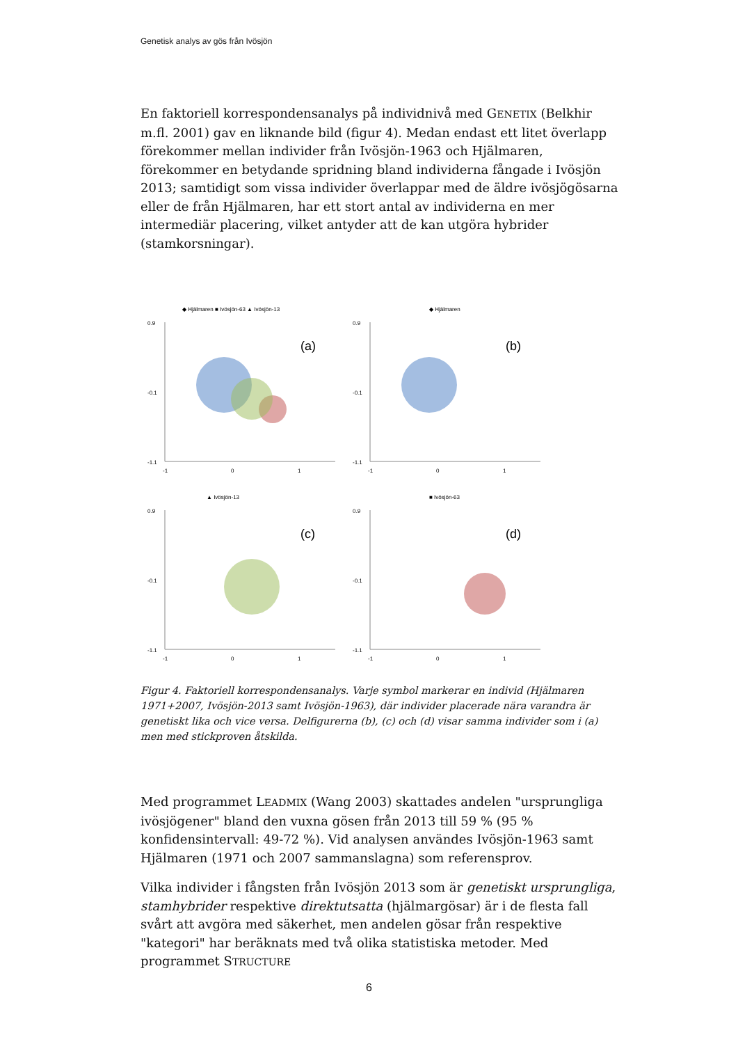Genetisk analys av gös från Ivösjön
En faktoriell korrespondensanalys på individnivå med GENETIX (Belkhir m.fl. 2001) gav en liknande bild (figur 4). Medan endast ett litet överlapp förekommer mellan individer från Ivösjön-1963 och Hjälmaren, förekommer en betydande spridning bland individerna fångade i Ivösjön 2013; samtidigt som vissa individer överlappar med de äldre ivösjögösarna eller de från Hjälmaren, har ett stort antal av individerna en mer intermediär placering, vilket antyder att de kan utgöra hybrider (stamkorsningar).
◆ Hjälmaren ■ Ivösjön-63 ▲ Ivösjön-13
(a)
0.9
-0.1
-1.1
-1
0
1
◆ Hjälmaren
(b)
0.9
-0.1
-1.1
-1
0
1
▲ Ivösjön-13
(c)
0.9
-0.1
-1.1
-1
0
1
■ Ivösjön-63
(d)
0.9
-0.1
-1.1
-1
0
1
Figur 4. Faktoriell korrespondensanalys. Varje symbol markerar en individ (Hjälmaren 1971+2007, Ivösjön-2013 samt Ivösjön-1963), där individer placerade nära varandra är genetiskt lika och vice versa. Delfigurerna (b), (c) och (d) visar samma individer som i (a) men med stickproven åtskilda.
Med programmet LEADMIX (Wang 2003) skattades andelen "ursprungliga ivösjögener" bland den vuxna gösen från 2013 till 59 % (95 % konfidensintervall: 49-72 %). Vid analysen användes Ivösjön-1963 samt Hjälmaren (1971 och 2007 sammanslagna) som referensprov.
Vilka individer i fångsten från Ivösjön 2013 som är genetiskt ursprungliga, stamhybrider respektive direktutsatta (hjälmargösar) är i de flesta fall svårt att avgöra med säkerhet, men andelen gösar från respektive "kategori" har beräknats med två olika statistiska metoder. Med programmet STRUCTURE
6